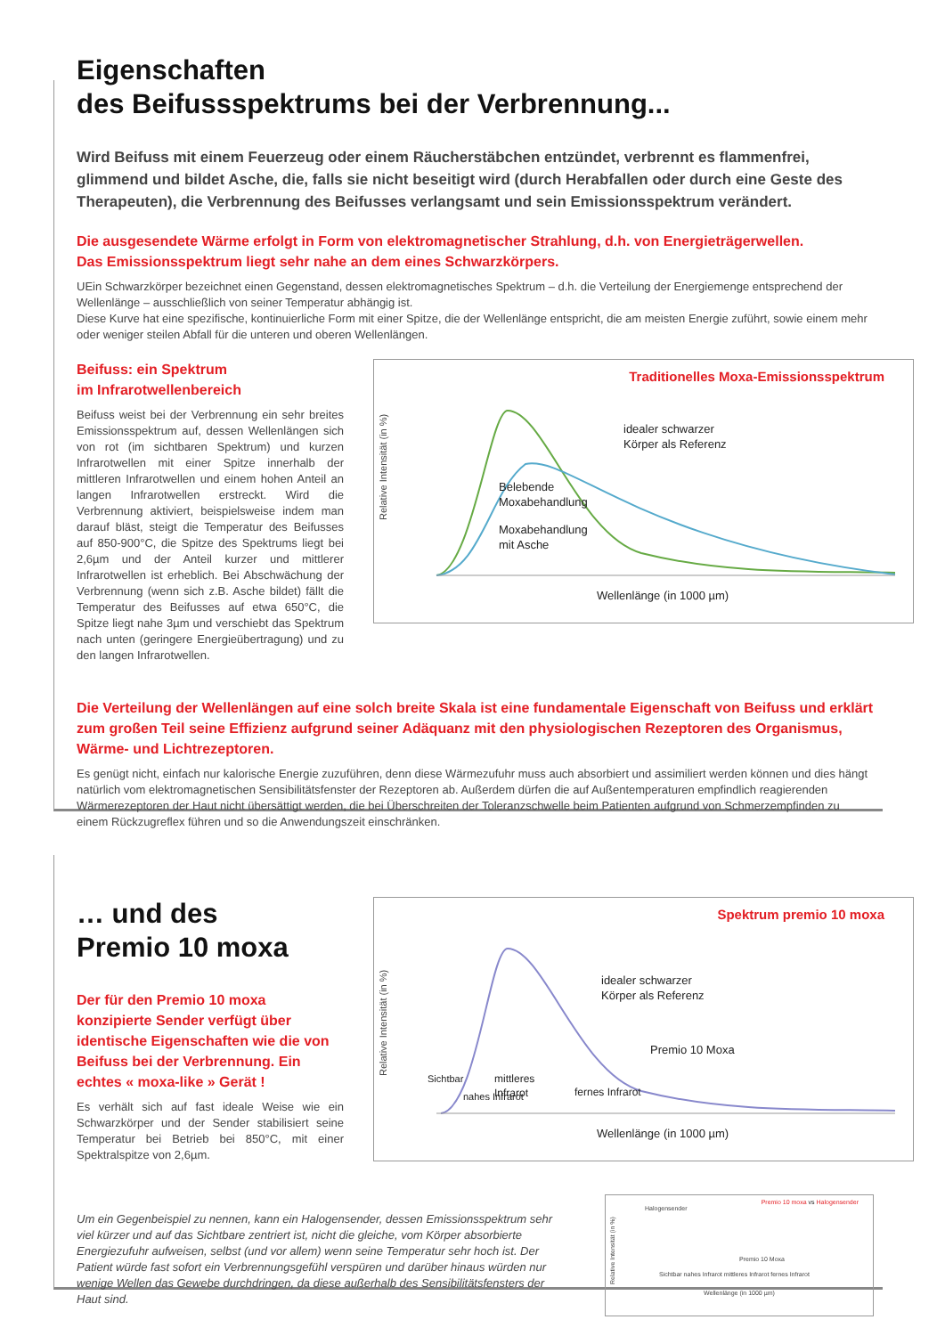Eigenschaften
des Beifussspektrums bei der Verbrennung...
Wird Beifuss mit einem Feuerzeug oder einem Räucherstäbchen entzündet, verbrennt es flammenfrei, glimmend und bildet Asche, die, falls sie nicht beseitigt wird (durch Herabfallen oder durch eine Geste des Therapeuten), die Verbrennung des Beifusses verlangsamt und sein Emissionsspektrum verändert.
Die ausgesendete Wärme erfolgt in Form von elektromagnetischer Strahlung, d.h. von Energieträgerwellen.
Das Emissionsspektrum liegt sehr nahe an dem eines Schwarzkörpers.
UEin Schwarzkörper bezeichnet einen Gegenstand, dessen elektromagnetisches Spektrum – d.h. die Verteilung der Energiemenge entsprechend der Wellenlänge – ausschließlich von seiner Temperatur abhängig ist.
Diese Kurve hat eine spezifische, kontinuierliche Form mit einer Spitze, die der Wellenlänge entspricht, die am meisten Energie zuführt, sowie einem mehr oder weniger steilen Abfall für die unteren und oberen Wellenlängen.
Beifuss: ein Spektrum
im Infrarotwellenbereich
Beifuss weist bei der Verbrennung ein sehr breites Emissionsspektrum auf, dessen Wellenlängen sich von rot (im sichtbaren Spektrum) und kurzen Infrarotwellen mit einer Spitze innerhalb der mittleren Infrarotwellen und einem hohen Anteil an langen Infrarotwellen erstreckt. Wird die Verbrennung aktiviert, beispielsweise indem man darauf bläst, steigt die Temperatur des Beifusses auf 850-900°C, die Spitze des Spektrums liegt bei 2,6µm und der Anteil kurzer und mittlerer Infrarotwellen ist erheblich. Bei Abschwächung der Verbrennung (wenn sich z.B. Asche bildet) fällt die Temperatur des Beifusses auf etwa 650°C, die Spitze liegt nahe 3µm und verschiebt das Spektrum nach unten (geringere Energieübertragung) und zu den langen Infrarotwellen.
Traditionelles Moxa-Emissionsspektrum
idealer schwarzer
Körper als Referenz
Belebende
Moxabehandlung
Moxabehandlung
mit Asche
Wellenlänge (in 1000 µm)
Relative Intensität (in %)
Die Verteilung der Wellenlängen auf eine solch breite Skala ist eine fundamentale Eigenschaft von Beifuss und erklärt zum großen Teil seine Effizienz aufgrund seiner Adäquanz mit den physiologischen Rezeptoren des Organismus, Wärme- und Lichtrezeptoren.
Es genügt nicht, einfach nur kalorische Energie zuzuführen, denn diese Wärmezufuhr muss auch absorbiert und assimiliert werden können und dies hängt natürlich vom elektromagnetischen Sensibilitätsfenster der Rezeptoren ab. Außerdem dürfen die auf Außentemperaturen empfindlich reagierenden Wärmerezeptoren der Haut nicht übersättigt werden, die bei Überschreiten der Toleranzschwelle beim Patienten aufgrund von Schmerzempfinden zu einem Rückzugreflex führen und so die Anwendungszeit einschränken.
… und des
Premio 10 moxa
Der für den Premio 10 moxa konzipierte Sender verfügt über identische Eigenschaften wie die von Beifuss bei der Verbrennung. Ein echtes « moxa-like » Gerät !
Es verhält sich auf fast ideale Weise wie ein Schwarzkörper und der Sender stabilisiert seine Temperatur bei Betrieb bei 850°C, mit einer Spektralspitze von 2,6µm.
Spektrum premio 10 moxa
idealer schwarzer
Körper als Referenz
Premio 10 Moxa
Sichtbar
nahes Infrarot
mittleres
Infrarot
fernes Infrarot
Wellenlänge (in 1000 µm)
Relative Intensität (in %)
Um ein Gegenbeispiel zu nennen, kann ein Halogensender, dessen Emissionsspektrum sehr viel kürzer und auf das Sichtbare zentriert ist, nicht die gleiche, vom Körper absorbierte Energiezufuhr aufweisen, selbst (und vor allem) wenn seine Temperatur sehr hoch ist. Der Patient würde fast sofort ein Verbrennungsgefühl verspüren und darüber hinaus würden nur wenige Wellen das Gewebe durchdringen, da diese außerhalb des Sensibilitätsfensters der Haut sind.
Premio 10 moxa vs Halogensender
Halogensender
Premio 10 Moxa
Sichtbar nahes Infrarot mittleres Infrarot fernes Infrarot
Wellenlänge (in 1000 µm)
Relative Intensität (in %)